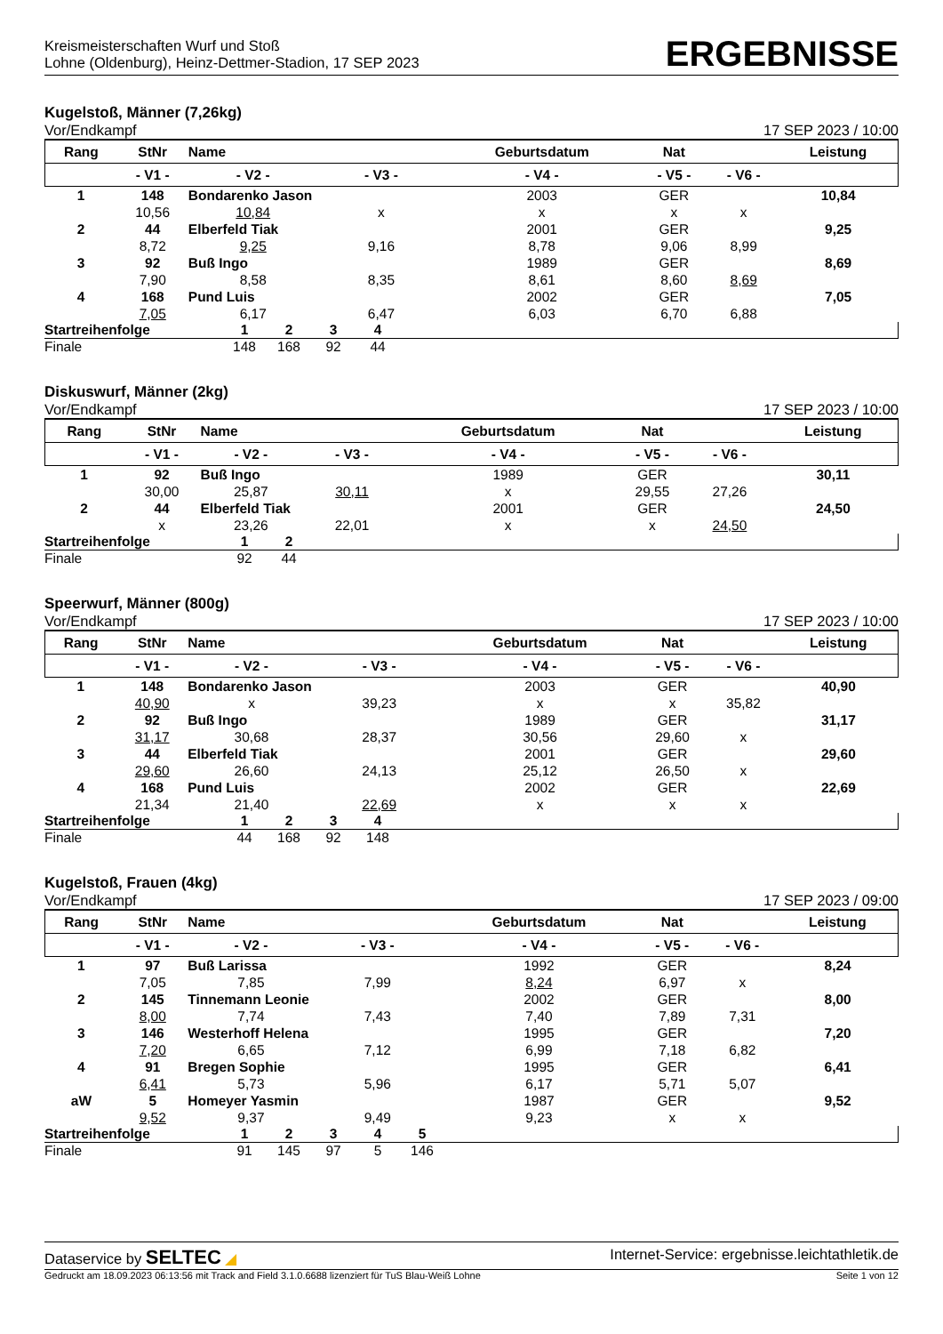Kreismeisterschaften Wurf und Stoß
Lohne (Oldenburg), Heinz-Dettmer-Stadion, 17 SEP 2023
ERGEBNISSE
Kugelstoß, Männer (7,26kg)
Vor/Endkampf 17 SEP 2023 / 10:00
| Rang | StNr | Name | | Geburtsdatum | Nat | | Leistung | |
| --- | --- | --- | --- | --- | --- | --- | --- | --- |
| | - V1 - | - V2 - | - V3 - | - V4 - | - V5 - | - V6 - | | |
| 1 | 148 | Bondarenko Jason | | 2003 | GER | | 10,84 | |
| | 10,56 | 10,84 | x | x | x | x | | |
| 2 | 44 | Elberfeld Tiak | | 2001 | GER | | 9,25 | |
| | 8,72 | 9,25 | 9,16 | 8,78 | 9,06 | 8,99 | | |
| 3 | 92 | Buß Ingo | | 1989 | GER | | 8,69 | |
| | 7,90 | 8,58 | 8,35 | 8,61 | 8,60 | 8,69 | | |
| 4 | 168 | Pund Luis | | 2002 | GER | | 7,05 | |
| | 7,05 | 6,17 | 6,47 | 6,03 | 6,70 | 6,88 | | |
| Startreihenfolge | 1 | 2 | 3 | 4 | |
| Finale | 148 | 168 | 92 | 44 | |
Diskuswurf, Männer (2kg)
Vor/Endkampf 17 SEP 2023 / 10:00
| Rang | StNr | Name | | Geburtsdatum | Nat | | Leistung | |
| --- | --- | --- | --- | --- | --- | --- | --- | --- |
| | - V1 - | - V2 - | - V3 - | - V4 - | - V5 - | - V6 - | | |
| 1 | 92 | Buß Ingo | | 1989 | GER | | 30,11 | |
| | 30,00 | 25,87 | 30,11 | x | 29,55 | 27,26 | | |
| 2 | 44 | Elberfeld Tiak | | 2001 | GER | | 24,50 | |
| | x | 23,26 | 22,01 | x | x | 24,50 | | |
| Startreihenfolge | 1 | 2 | |
| Finale | 92 | 44 | |
Speerwurf, Männer (800g)
Vor/Endkampf 17 SEP 2023 / 10:00
| Rang | StNr | Name | | Geburtsdatum | Nat | | Leistung | |
| --- | --- | --- | --- | --- | --- | --- | --- | --- |
| | - V1 - | - V2 - | - V3 - | - V4 - | - V5 - | - V6 - | | |
| 1 | 148 | Bondarenko Jason | | 2003 | GER | | 40,90 | |
| | 40,90 | x | 39,23 | x | x | 35,82 | | |
| 2 | 92 | Buß Ingo | | 1989 | GER | | 31,17 | |
| | 31,17 | 30,68 | 28,37 | 30,56 | 29,60 | x | | |
| 3 | 44 | Elberfeld Tiak | | 2001 | GER | | 29,60 | |
| | 29,60 | 26,60 | 24,13 | 25,12 | 26,50 | x | | |
| 4 | 168 | Pund Luis | | 2002 | GER | | 22,69 | |
| | 21,34 | 21,40 | 22,69 | x | x | x | | |
| Startreihenfolge | 1 | 2 | 3 | 4 | |
| Finale | 44 | 168 | 92 | 148 | |
Kugelstoß, Frauen (4kg)
Vor/Endkampf 17 SEP 2023 / 09:00
| Rang | StNr | Name | | Geburtsdatum | Nat | | Leistung | |
| --- | --- | --- | --- | --- | --- | --- | --- | --- |
| | - V1 - | - V2 - | - V3 - | - V4 - | - V5 - | - V6 - | | |
| 1 | 97 | Buß Larissa | | 1992 | GER | | 8,24 | |
| | 7,05 | 7,85 | 7,99 | 8,24 | 6,97 | x | | |
| 2 | 145 | Tinnemann Leonie | | 2002 | GER | | 8,00 | |
| | 8,00 | 7,74 | 7,43 | 7,40 | 7,89 | 7,31 | | |
| 3 | 146 | Westerhoff Helena | | 1995 | GER | | 7,20 | |
| | 7,20 | 6,65 | 7,12 | 6,99 | 7,18 | 6,82 | | |
| 4 | 91 | Bregen Sophie | | 1995 | GER | | 6,41 | |
| | 6,41 | 5,73 | 5,96 | 6,17 | 5,71 | 5,07 | | |
| aW | 5 | Homeyer Yasmin | | 1987 | GER | | 9,52 | |
| | 9,52 | 9,37 | 9,49 | 9,23 | x | x | | |
| Startreihenfolge | 1 | 2 | 3 | 4 | 5 | |
| Finale | 91 | 145 | 97 | 5 | 146 | |
Dataservice by SELTEC ◢ Internet-Service: ergebnisse.leichtathletik.de
Gedruckt am 18.09.2023 06:13:56 mit Track and Field 3.1.0.6688 lizenziert für TuS Blau-Weiß Lohne Seite 1 von 12